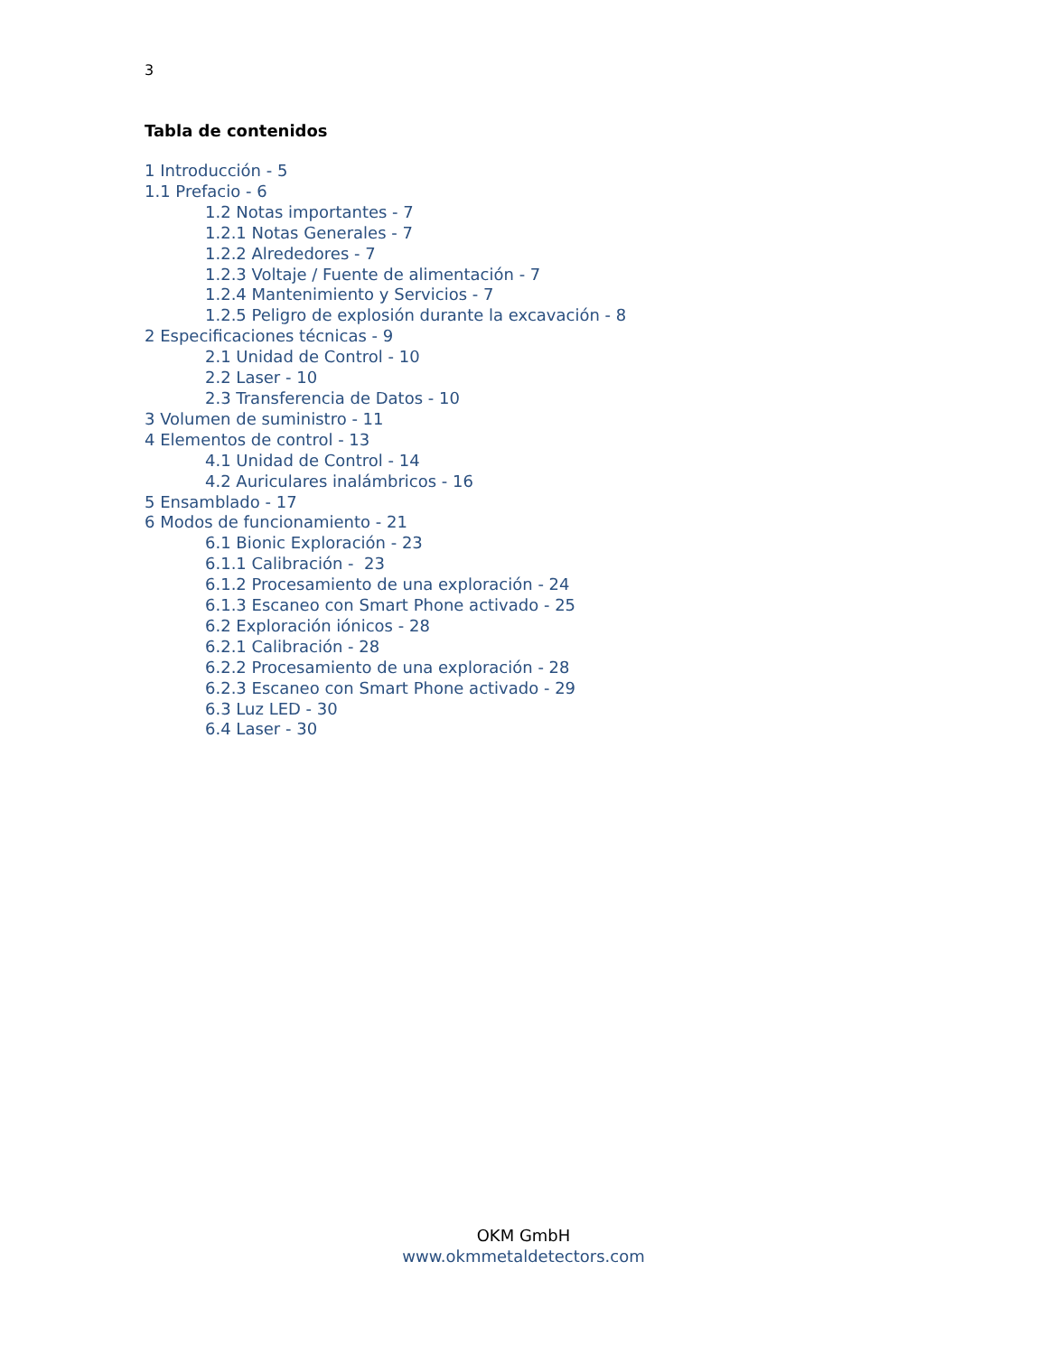3
Tabla de contenidos
1 Introducción - 5
1.1 Prefacio - 6
1.2 Notas importantes - 7
1.2.1 Notas Generales - 7
1.2.2 Alrededores - 7
1.2.3 Voltaje / Fuente de alimentación - 7
1.2.4 Mantenimiento y Servicios - 7
1.2.5 Peligro de explosión durante la excavación - 8
2 Especificaciones técnicas - 9
2.1 Unidad de Control - 10
2.2 Laser - 10
2.3 Transferencia de Datos - 10
3 Volumen de suministro - 11
4 Elementos de control - 13
4.1 Unidad de Control - 14
4.2 Auriculares inalámbricos - 16
5 Ensamblado - 17
6 Modos de funcionamiento - 21
6.1 Bionic Exploración - 23
6.1.1 Calibración - 23
6.1.2 Procesamiento de una exploración - 24
6.1.3 Escaneo con Smart Phone activado - 25
6.2 Exploración iónicos - 28
6.2.1 Calibración - 28
6.2.2 Procesamiento de una exploración - 28
6.2.3 Escaneo con Smart Phone activado - 29
6.3 Luz LED - 30
6.4 Laser - 30
OKM GmbH
www.okmmetaldetectors.com